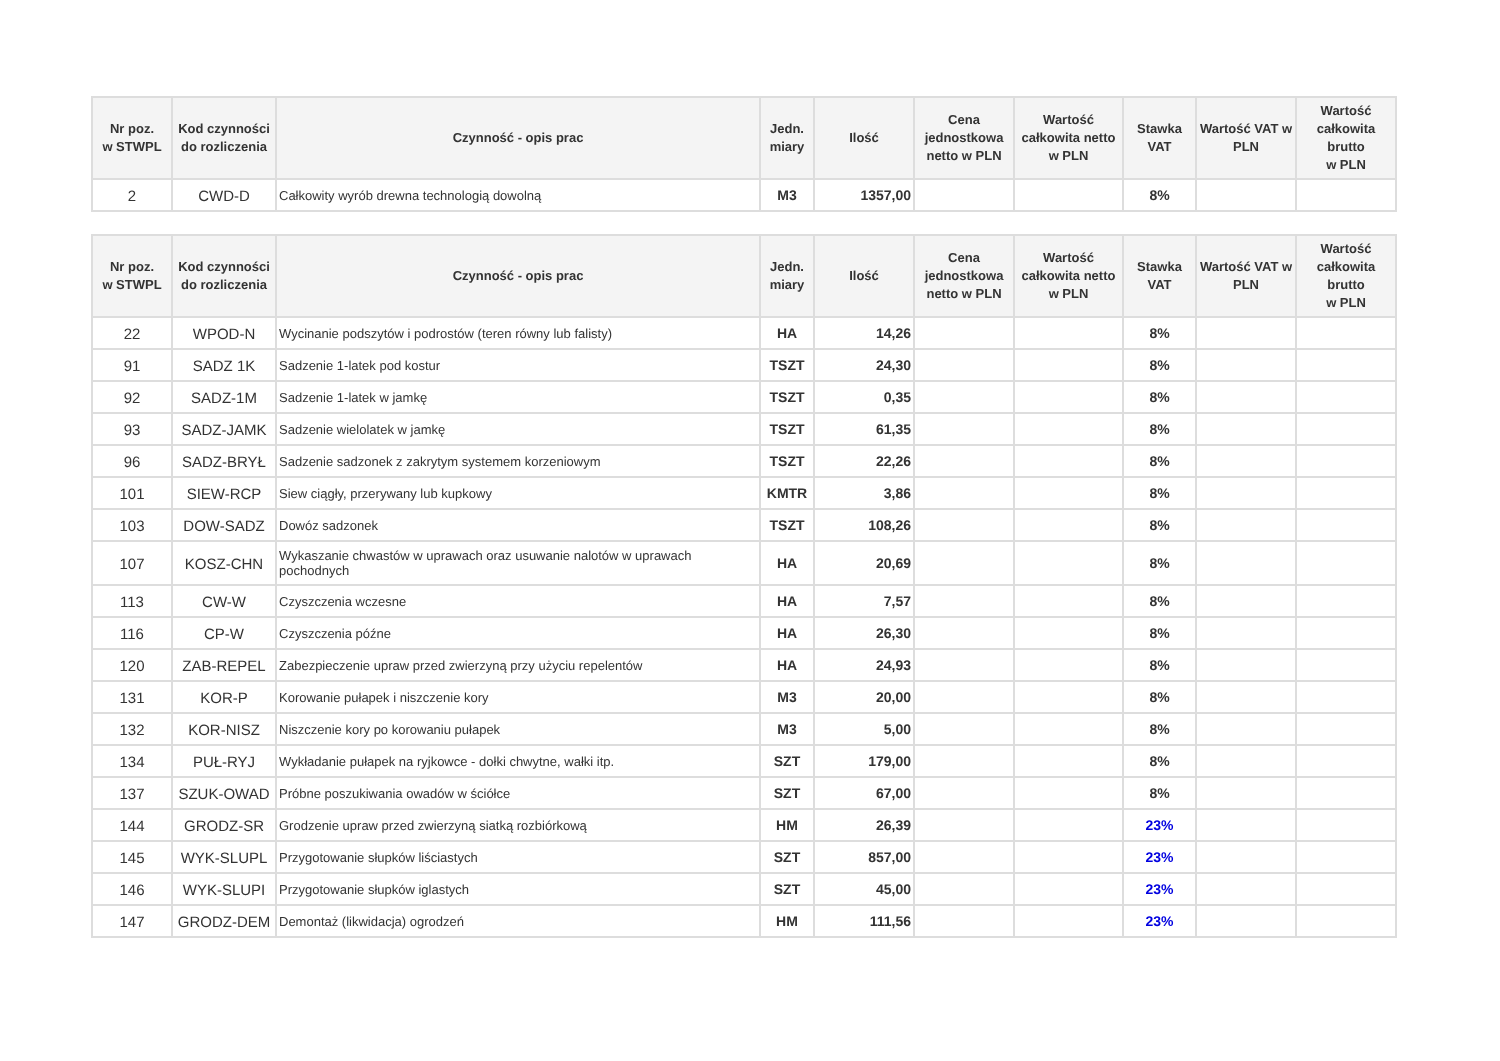| Nr poz. w STWPL | Kod czynności do rozliczenia | Czynność - opis prac | Jedn. miary | Ilość | Cena jednostkowa netto w PLN | Wartość całkowita netto w PLN | Stawka VAT | Wartość VAT w PLN | Wartość całkowita brutto w PLN |
| --- | --- | --- | --- | --- | --- | --- | --- | --- | --- |
| 2 | CWD-D | Całkowity wyrób drewna technologią dowolną | M3 | 1357,00 | | | 8% | | |
| Nr poz. w STWPL | Kod czynności do rozliczenia | Czynność - opis prac | Jedn. miary | Ilość | Cena jednostkowa netto w PLN | Wartość całkowita netto w PLN | Stawka VAT | Wartość VAT w PLN | Wartość całkowita brutto w PLN |
| --- | --- | --- | --- | --- | --- | --- | --- | --- | --- |
| 22 | WPOD-N | Wycinanie podszytów i podrostów (teren równy lub falisty) | HA | 14,26 | | | 8% | | |
| 91 | SADZ 1K | Sadzenie 1-latek pod kostur | TSZT | 24,30 | | | 8% | | |
| 92 | SADZ-1M | Sadzenie 1-latek w jamkę | TSZT | 0,35 | | | 8% | | |
| 93 | SADZ-JAMK | Sadzenie wielolatek w jamkę | TSZT | 61,35 | | | 8% | | |
| 96 | SADZ-BRYŁ | Sadzenie sadzonek z zakrytym systemem korzeniowym | TSZT | 22,26 | | | 8% | | |
| 101 | SIEW-RCP | Siew ciągły, przerywany lub kupkowy | KMTR | 3,86 | | | 8% | | |
| 103 | DOW-SADZ | Dowóz sadzonek | TSZT | 108,26 | | | 8% | | |
| 107 | KOSZ-CHN | Wykaszanie chwastów w uprawach oraz usuwanie nalotów w uprawach pochodnych | HA | 20,69 | | | 8% | | |
| 113 | CW-W | Czyszczenia wczesne | HA | 7,57 | | | 8% | | |
| 116 | CP-W | Czyszczenia późne | HA | 26,30 | | | 8% | | |
| 120 | ZAB-REPEL | Zabezpieczenie upraw przed zwierzyną przy użyciu repelentów | HA | 24,93 | | | 8% | | |
| 131 | KOR-P | Korowanie pułapek i niszczenie kory | M3 | 20,00 | | | 8% | | |
| 132 | KOR-NISZ | Niszczenie kory po korowaniu pułapek | M3 | 5,00 | | | 8% | | |
| 134 | PUŁ-RYJ | Wykładanie pułapek na ryjkowce - dołki chwytne, wałki itp. | SZT | 179,00 | | | 8% | | |
| 137 | SZUK-OWAD | Próbne poszukiwania owadów w ściółce | SZT | 67,00 | | | 8% | | |
| 144 | GRODZ-SR | Grodzenie upraw przed zwierzyną siatką rozbiórkową | HM | 26,39 | | | 23% | | |
| 145 | WYK-SLUPL | Przygotowanie słupków liściastych | SZT | 857,00 | | | 23% | | |
| 146 | WYK-SLUPI | Przygotowanie słupków iglastych | SZT | 45,00 | | | 23% | | |
| 147 | GRODZ-DEM | Demontaż (likwidacja) ogrodzeń | HM | 111,56 | | | 23% | | |